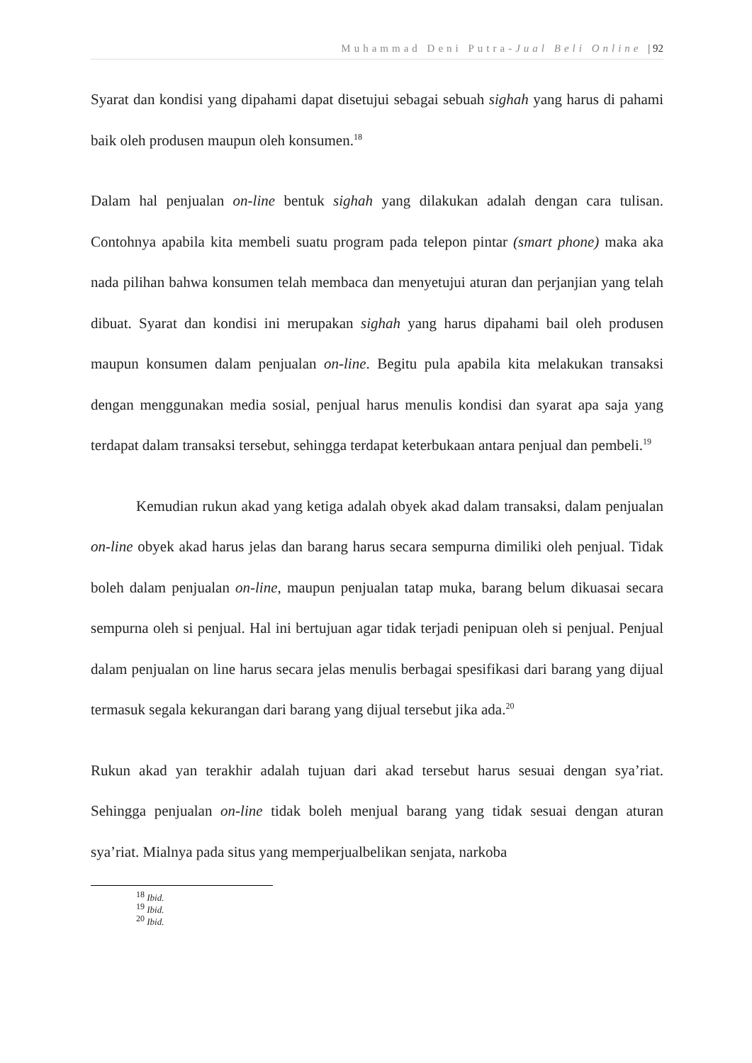Muhammad Deni Putra-Jual Beli Online | 92
Syarat dan kondisi yang dipahami dapat disetujui sebagai sebuah sighah yang harus di pahami baik oleh produsen maupun oleh konsumen.<sup>18</sup>
Dalam hal penjualan on-line bentuk sighah yang dilakukan adalah dengan cara tulisan. Contohnya apabila kita membeli suatu program pada telepon pintar (smart phone) maka aka nada pilihan bahwa konsumen telah membaca dan menyetujui aturan dan perjanjian yang telah dibuat. Syarat dan kondisi ini merupakan sighah yang harus dipahami bail oleh produsen maupun konsumen dalam penjualan on-line. Begitu pula apabila kita melakukan transaksi dengan menggunakan media sosial, penjual harus menulis kondisi dan syarat apa saja yang terdapat dalam transaksi tersebut, sehingga terdapat keterbukaan antara penjual dan pembeli.<sup>19</sup>
Kemudian rukun akad yang ketiga adalah obyek akad dalam transaksi, dalam penjualan on-line obyek akad harus jelas dan barang harus secara sempurna dimiliki oleh penjual. Tidak boleh dalam penjualan on-line, maupun penjualan tatap muka, barang belum dikuasai secara sempurna oleh si penjual. Hal ini bertujuan agar tidak terjadi penipuan oleh si penjual. Penjual dalam penjualan on line harus secara jelas menulis berbagai spesifikasi dari barang yang dijual termasuk segala kekurangan dari barang yang dijual tersebut jika ada.<sup>20</sup>
Rukun akad yan terakhir adalah tujuan dari akad tersebut harus sesuai dengan sya’riat. Sehingga penjualan on-line tidak boleh menjual barang yang tidak sesuai dengan aturan sya’riat. Mialnya pada situs yang memperjualbelikan senjata, narkoba
<sup>18</sup> Ibid.
<sup>19</sup> Ibid.
<sup>20</sup> Ibid.